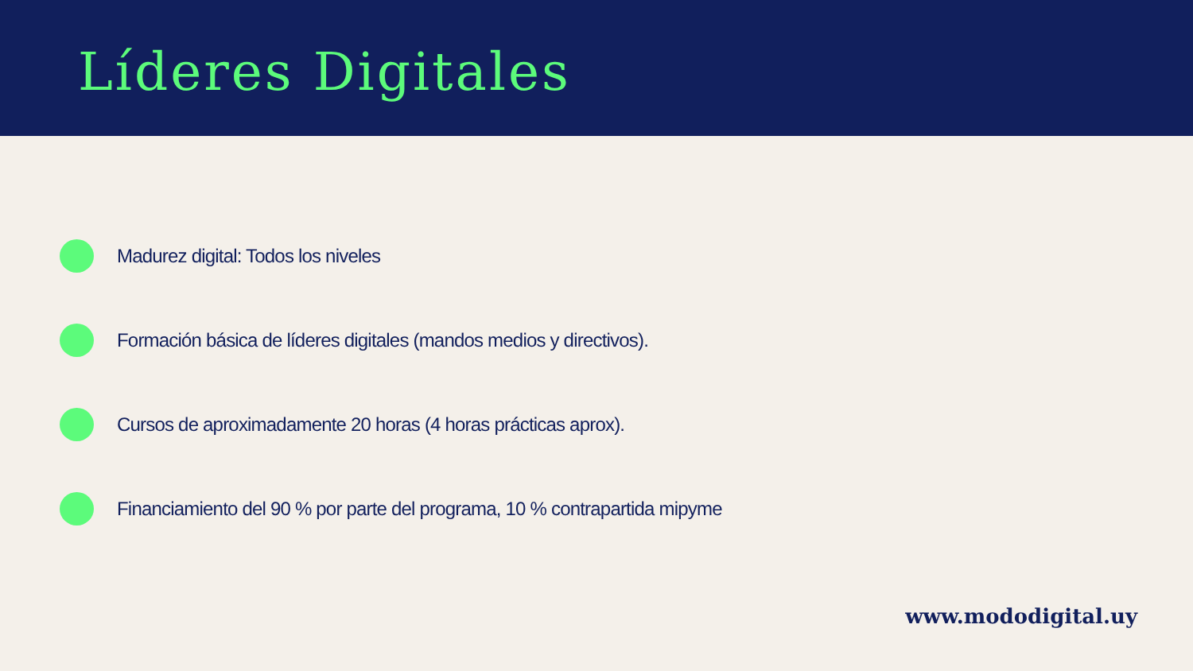Líderes Digitales
Madurez digital: Todos los niveles
Formación básica de líderes digitales (mandos medios y directivos).
Cursos de aproximadamente 20 horas (4 horas prácticas aprox).
Financiamiento del 90 % por parte del programa, 10 % contrapartida mipyme
www.mododigital.uy